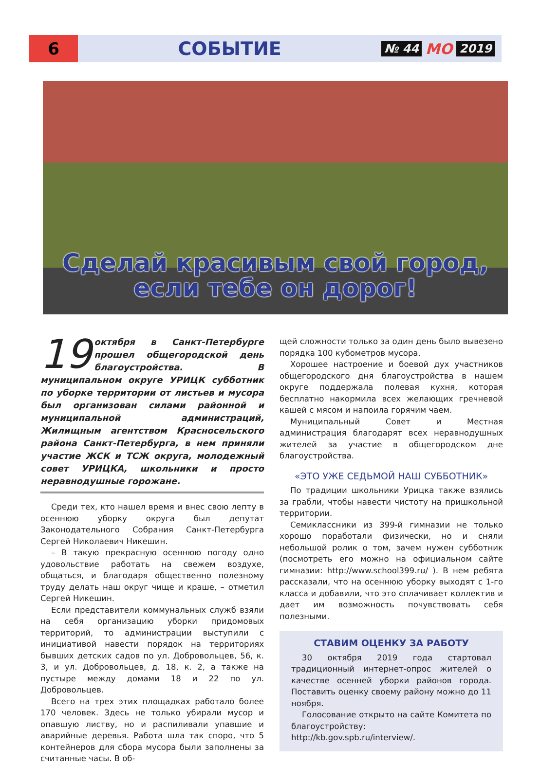6
СОБЫТИЕ
№ 44 МО 2019
Сделай красивым свой город,
если тебе он дорог!
19 октября в Санкт-Петербурге прошел общегородской день благоустройства. В муниципальном округе УРИЦК субботник по уборке территории от листьев и мусора был организован силами районной и муниципальной администраций, Жилищным агентством Красносельского района Санкт-Петербурга, в нем приняли участие ЖСК и ТСЖ округа, молодежный совет УРИЦКА, школьники и просто неравнодушные горожане.
Среди тех, кто нашел время и внес свою лепту в осеннюю уборку округа был депутат Законодательного Собрания Санкт-Петербурга Сергей Николаевич Никешин.
– В такую прекрасную осеннюю погоду одно удовольствие работать на свежем воздухе, общаться, и благодаря общественно полезному труду делать наш округ чище и краше, – отметил Сергей Никешин.
Если представители коммунальных служб взяли на себя организацию уборки придомовых территорий, то администрации выступили с инициативой навести порядок на территориях бывших детских садов по ул. Добровольцев, 56, к. 3, и ул. Добровольцев, д. 18, к. 2, а также на пустыре между домами 18 и 22 по ул. Добровольцев.
Всего на трех этих площадках работало более 170 человек. Здесь не только убирали мусор и опавшую листву, но и распиливали упавшие и аварийные деревья. Работа шла так споро, что 5 контейнеров для сбора мусора были заполнены за считанные часы. В об-
щей сложности только за один день было вывезено порядка 100 кубометров мусора.
Хорошее настроение и боевой дух участников общегородского дня благоустройства в нашем округе поддержала полевая кухня, которая бесплатно накормила всех желающих гречневой кашей с мясом и напоила горячим чаем.
Муниципальный Совет и Местная администрация благодарят всех неравнодушных жителей за участие в общегородском дне благоустройства.
«ЭТО УЖЕ СЕДЬМОЙ НАШ СУББОТНИК»
По традиции школьники Урицка также взялись за грабли, чтобы навести чистоту на пришкольной территории.
Семиклассники из 399-й гимназии не только хорошо поработали физически, но и сняли небольшой ролик о том, зачем нужен субботник (посмотреть его можно на официальном сайте гимназии: http://www.school399.ru/ ). В нем ребята рассказали, что на осеннюю уборку выходят с 1-го класса и добавили, что это сплачивает коллектив и дает им возможность почувствовать себя полезными.
СТАВИМ ОЦЕНКУ ЗА РАБОТУ
30 октября 2019 года стартовал традиционный интернет-опрос жителей о качестве осенней уборки районов города. Поставить оценку своему району можно до 11 ноября.
Голосование открыто на сайте Комитета по благоустройству: http://kb.gov.spb.ru/interview/.